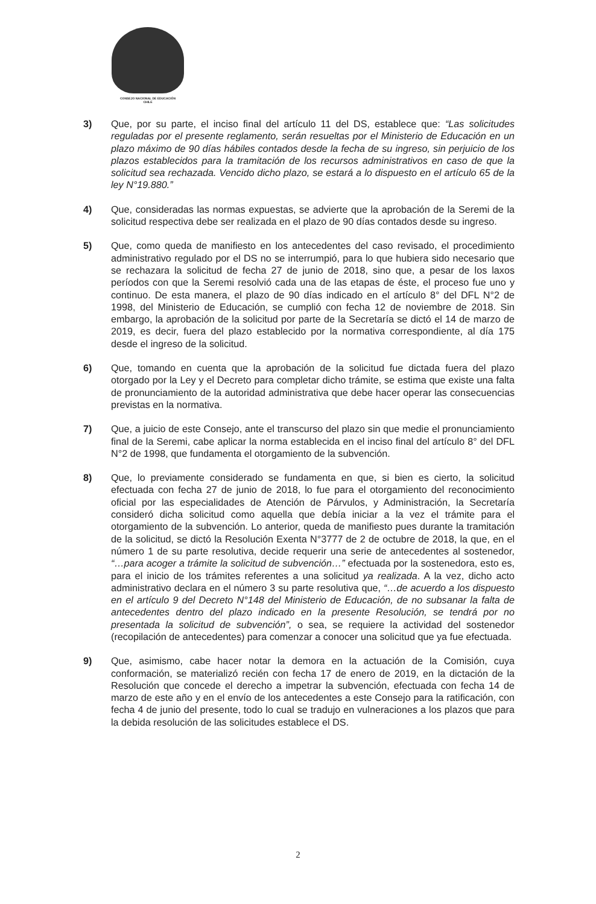CONSEJO NACIONAL DE EDUCACIÓN
CHILE
3) Que, por su parte, el inciso final del artículo 11 del DS, establece que: “Las solicitudes reguladas por el presente reglamento, serán resueltas por el Ministerio de Educación en un plazo máximo de 90 días hábiles contados desde la fecha de su ingreso, sin perjuicio de los plazos establecidos para la tramitación de los recursos administrativos en caso de que la solicitud sea rechazada. Vencido dicho plazo, se estará a lo dispuesto en el artículo 65 de la ley N°19.880.”
4) Que, consideradas las normas expuestas, se advierte que la aprobación de la Seremi de la solicitud respectiva debe ser realizada en el plazo de 90 días contados desde su ingreso.
5) Que, como queda de manifiesto en los antecedentes del caso revisado, el procedimiento administrativo regulado por el DS no se interrumpió, para lo que hubiera sido necesario que se rechazara la solicitud de fecha 27 de junio de 2018, sino que, a pesar de los laxos períodos con que la Seremi resolvió cada una de las etapas de éste, el proceso fue uno y continuo. De esta manera, el plazo de 90 días indicado en el artículo 8° del DFL N°2 de 1998, del Ministerio de Educación, se cumplió con fecha 12 de noviembre de 2018. Sin embargo, la aprobación de la solicitud por parte de la Secretaría se dictó el 14 de marzo de 2019, es decir, fuera del plazo establecido por la normativa correspondiente, al día 175 desde el ingreso de la solicitud.
6) Que, tomando en cuenta que la aprobación de la solicitud fue dictada fuera del plazo otorgado por la Ley y el Decreto para completar dicho trámite, se estima que existe una falta de pronunciamiento de la autoridad administrativa que debe hacer operar las consecuencias previstas en la normativa.
7) Que, a juicio de este Consejo, ante el transcurso del plazo sin que medie el pronunciamiento final de la Seremi, cabe aplicar la norma establecida en el inciso final del artículo 8° del DFL N°2 de 1998, que fundamenta el otorgamiento de la subvención.
8) Que, lo previamente considerado se fundamenta en que, si bien es cierto, la solicitud efectuada con fecha 27 de junio de 2018, lo fue para el otorgamiento del reconocimiento oficial por las especialidades de Atención de Párvulos, y Administración, la Secretaría consideró dicha solicitud como aquella que debía iniciar a la vez el trámite para el otorgamiento de la subvención. Lo anterior, queda de manifiesto pues durante la tramitación de la solicitud, se dictó la Resolución Exenta N°3777 de 2 de octubre de 2018, la que, en el número 1 de su parte resolutiva, decide requerir una serie de antecedentes al sostenedor, “…para acoger a trámite la solicitud de subvención…” efectuada por la sostenedora, esto es, para el inicio de los trámites referentes a una solicitud ya realizada. A la vez, dicho acto administrativo declara en el número 3 su parte resolutiva que, “…de acuerdo a los dispuesto en el artículo 9 del Decreto N°148 del Ministerio de Educación, de no subsanar la falta de antecedentes dentro del plazo indicado en la presente Resolución, se tendrá por no presentada la solicitud de subvención”, o sea, se requiere la actividad del sostenedor (recopilación de antecedentes) para comenzar a conocer una solicitud que ya fue efectuada.
9) Que, asimismo, cabe hacer notar la demora en la actuación de la Comisión, cuya conformación, se materializó recién con fecha 17 de enero de 2019, en la dictación de la Resolución que concede el derecho a impetrar la subvención, efectuada con fecha 14 de marzo de este año y en el envío de los antecedentes a este Consejo para la ratificación, con fecha 4 de junio del presente, todo lo cual se tradujo en vulneraciones a los plazos que para la debida resolución de las solicitudes establece el DS.
2